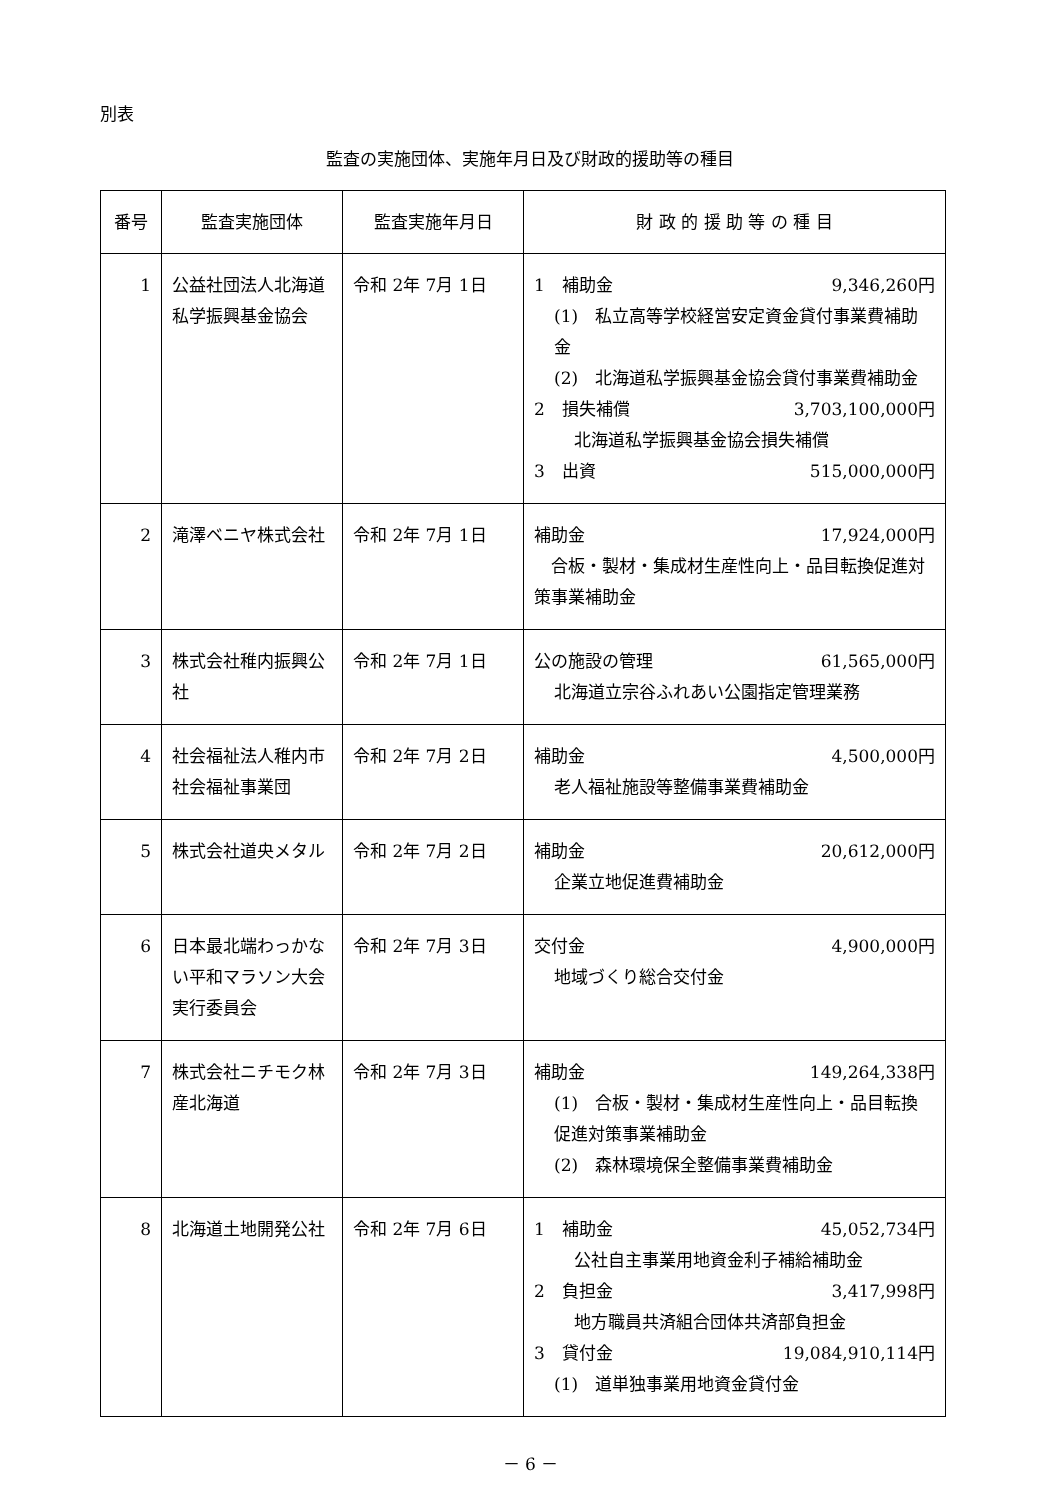別表
監査の実施団体、実施年月日及び財政的援助等の種目
| 番号 | 監査実施団体 | 監査実施年月日 | 財 政 的 援 助 等 の 種 目 |
| --- | --- | --- | --- |
| 1 | 公益社団法人北海道私学振興基金協会 | 令和 2年 7月 1日 | 1 補助金 9,346,260円 (1) 私立高等学校経営安定資金貸付事業費補助金 (2) 北海道私学振興基金協会貸付事業費補助金 2 損失補償 3,703,100,000円 北海道私学振興基金協会損失補償 3 出資 515,000,000円 |
| 2 | 滝澤ベニヤ株式会社 | 令和 2年 7月 1日 | 補助金 17,924,000円 合板・製材・集成材生産性向上・品目転換促進対策事業補助金 |
| 3 | 株式会社稚内振興公社 | 令和 2年 7月 1日 | 公の施設の管理 61,565,000円 北海道立宗谷ふれあい公園指定管理業務 |
| 4 | 社会福祉法人稚内市社会福祉事業団 | 令和 2年 7月 2日 | 補助金 4,500,000円 老人福祉施設等整備事業費補助金 |
| 5 | 株式会社道央メタル | 令和 2年 7月 2日 | 補助金 20,612,000円 企業立地促進費補助金 |
| 6 | 日本最北端わっかない平和マラソン大会実行委員会 | 令和 2年 7月 3日 | 交付金 4,900,000円 地域づくり総合交付金 |
| 7 | 株式会社ニチモク林産北海道 | 令和 2年 7月 3日 | 補助金 149,264,338円 (1) 合板・製材・集成材生産性向上・品目転換促進対策事業補助金 (2) 森林環境保全整備事業費補助金 |
| 8 | 北海道土地開発公社 | 令和 2年 7月 6日 | 1 補助金 45,052,734円 公社自主事業用地資金利子補給補助金 2 負担金 3,417,998円 地方職員共済組合団体共済部負担金 3 貸付金 19,084,910,114円 (1) 道単独事業用地資金貸付金 |
－ 6 －